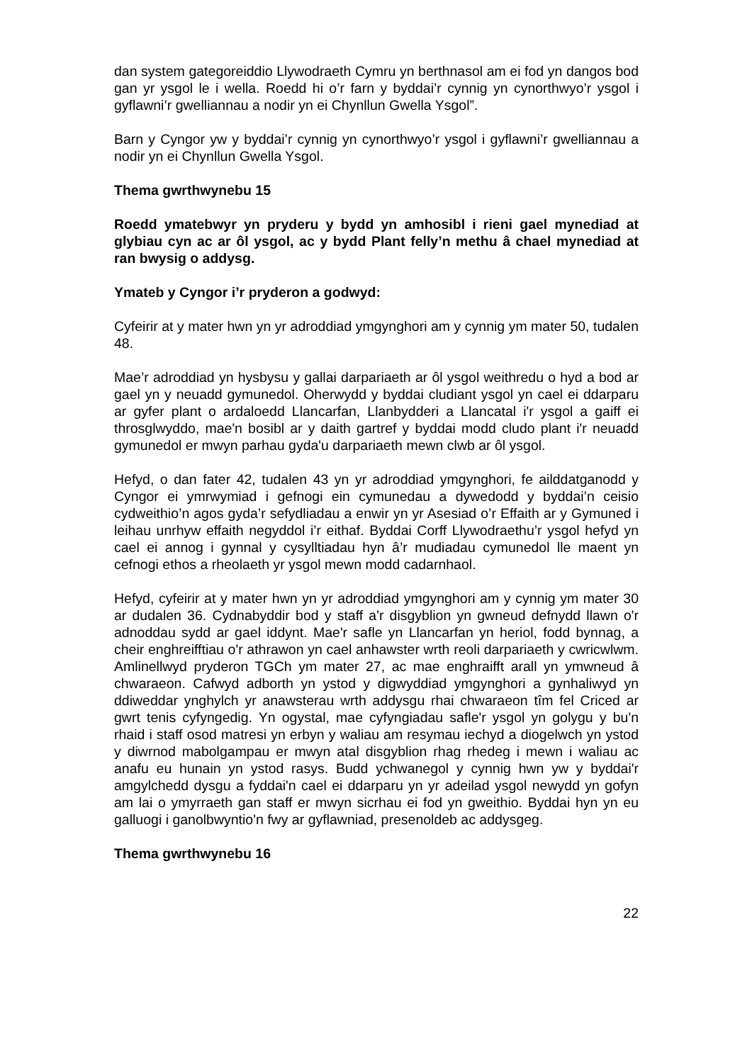dan system gategoreiddio Llywodraeth Cymru yn berthnasol am ei fod yn dangos bod gan yr ysgol le i wella. Roedd hi o’r farn y byddai’r cynnig yn cynorthwyo’r ysgol i gyflawni’r gwelliannau a nodir yn ei Chynllun Gwella Ysgol”.
Barn y Cyngor yw y byddai’r cynnig yn cynorthwyo’r ysgol i gyflawni’r gwelliannau a nodir yn ei Chynllun Gwella Ysgol.
Thema gwrthwynebu 15
Roedd ymatebwyr yn pryderu y bydd yn amhosibl i rieni gael mynediad at glybiau cyn ac ar ôl ysgol, ac y bydd Plant felly’n methu â chael mynediad at ran bwysig o addysg.
Ymateb y Cyngor i’r pryderon a godwyd:
Cyfeirir at y mater hwn yn yr adroddiad ymgynghori am y cynnig ym mater 50, tudalen 48.
Mae’r adroddiad yn hysbysu y gallai darpariaeth ar ôl ysgol weithredu o hyd a bod ar gael yn y neuadd gymunedol. Oherwydd y byddai cludiant ysgol yn cael ei ddarparu ar gyfer plant o ardaloedd Llancarfan, Llanbydderi a Llancatal i'r ysgol a gaiff ei throsglwyddo, mae'n bosibl ar y daith gartref y byddai modd cludo plant i'r neuadd gymunedol er mwyn parhau gyda'u darpariaeth mewn clwb ar ôl ysgol.
Hefyd, o dan fater 42, tudalen 43 yn yr adroddiad ymgynghori, fe ailddatganodd y Cyngor ei ymrwymiad i gefnogi ein cymunedau a dywedodd y byddai’n ceisio cydweithio’n agos gyda’r sefydliadau a enwir yn yr Asesiad o’r Effaith ar y Gymuned i leihau unrhyw effaith negyddol i’r eithaf. Byddai Corff Llywodraethu’r ysgol hefyd yn cael ei annog i gynnal y cysylltiadau hyn â’r mudiadau cymunedol lle maent yn cefnogi ethos a rheolaeth yr ysgol mewn modd cadarnhaol.
Hefyd, cyfeirir at y mater hwn yn yr adroddiad ymgynghori am y cynnig ym mater 30 ar dudalen 36. Cydnabyddir bod y staff a'r disgyblion yn gwneud defnydd llawn o'r adnoddau sydd ar gael iddynt. Mae'r safle yn Llancarfan yn heriol, fodd bynnag, a cheir enghreifftiau o'r athrawon yn cael anhawster wrth reoli darpariaeth y cwricwlwm. Amlinellwyd pryderon TGCh ym mater 27, ac mae enghraifft arall yn ymwneud â chwaraeon. Cafwyd adborth yn ystod y digwyddiad ymgynghori a gynhaliwyd yn ddiweddar ynghylch yr anawsterau wrth addysgu rhai chwaraeon tîm fel Criced ar gwrt tenis cyfyngedig. Yn ogystal, mae cyfyngiadau safle'r ysgol yn golygu y bu'n rhaid i staff osod matresi yn erbyn y waliau am resymau iechyd a diogelwch yn ystod y diwrnod mabolgampau er mwyn atal disgyblion rhag rhedeg i mewn i waliau ac anafu eu hunain yn ystod rasys. Budd ychwanegol y cynnig hwn yw y byddai'r amgylchedd dysgu a fyddai'n cael ei ddarparu yn yr adeilad ysgol newydd yn gofyn am lai o ymyrraeth gan staff er mwyn sicrhau ei fod yn gweithio. Byddai hyn yn eu galluogi i ganolbwyntio'n fwy ar gyflawniad, presenoldeb ac addysgeg.
Thema gwrthwynebu 16
22